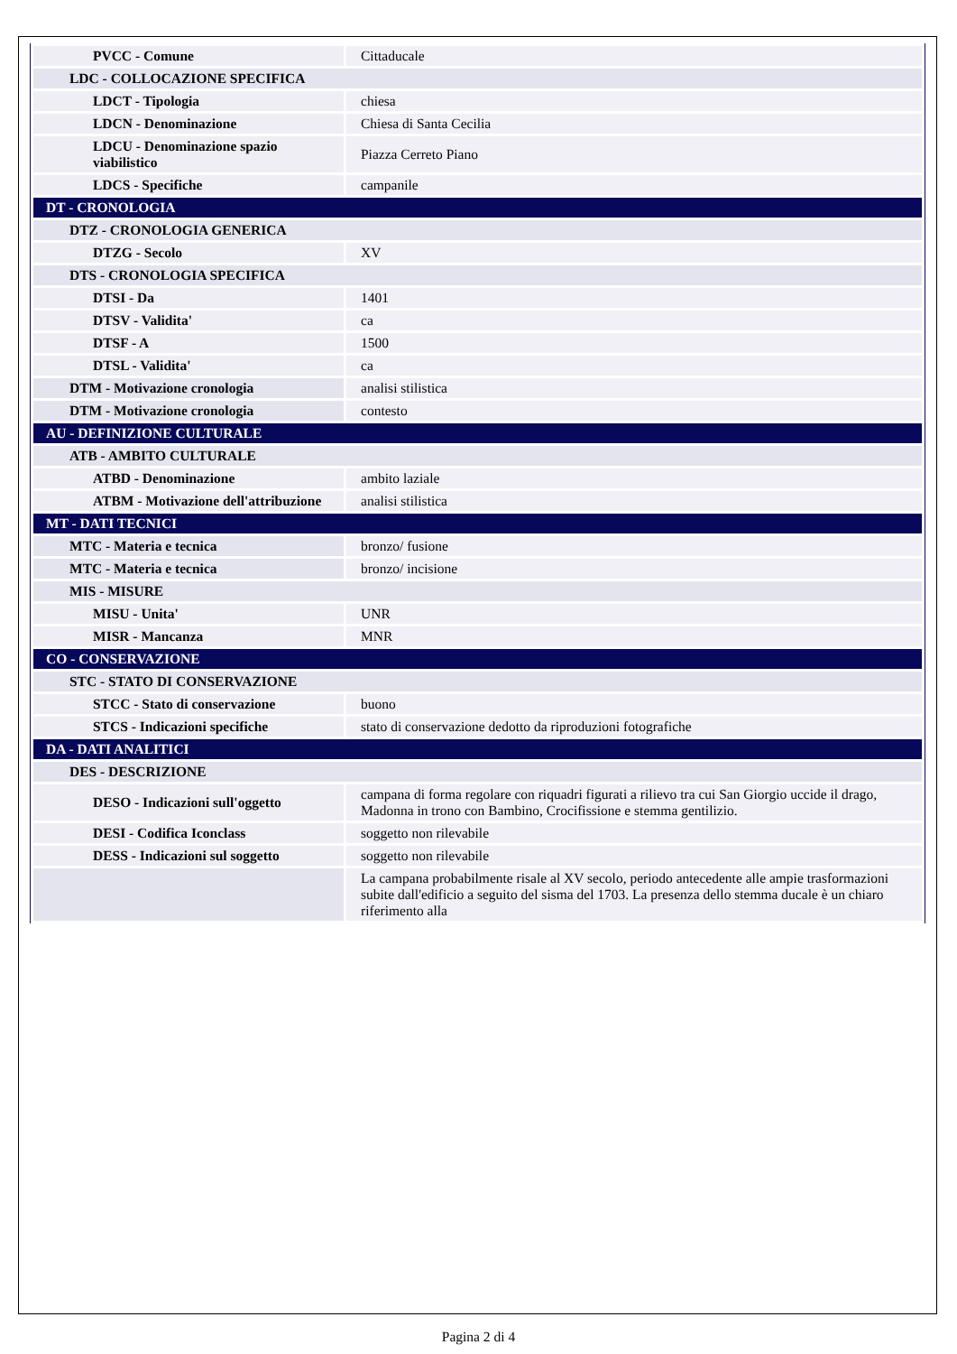| PVCC - Comune | Cittaducale |
| LDC - COLLOCAZIONE SPECIFICA | |
| LDCT - Tipologia | chiesa |
| LDCN - Denominazione | Chiesa di Santa Cecilia |
| LDCU - Denominazione spazio viabilistico | Piazza Cerreto Piano |
| LDCS - Specifiche | campanile |
| DT - CRONOLOGIA | |
| DTZ - CRONOLOGIA GENERICA | |
| DTZG - Secolo | XV |
| DTS - CRONOLOGIA SPECIFICA | |
| DTSI - Da | 1401 |
| DTSV - Validita' | ca |
| DTSF - A | 1500 |
| DTSL - Validita' | ca |
| DTM - Motivazione cronologia | analisi stilistica |
| DTM - Motivazione cronologia | contesto |
| AU - DEFINIZIONE CULTURALE | |
| ATB - AMBITO CULTURALE | |
| ATBD - Denominazione | ambito laziale |
| ATBM - Motivazione dell'attribuzione | analisi stilistica |
| MT - DATI TECNICI | |
| MTC - Materia e tecnica | bronzo/ fusione |
| MTC - Materia e tecnica | bronzo/ incisione |
| MIS - MISURE | |
| MISU - Unita' | UNR |
| MISR - Mancanza | MNR |
| CO - CONSERVAZIONE | |
| STC - STATO DI CONSERVAZIONE | |
| STCC - Stato di conservazione | buono |
| STCS - Indicazioni specifiche | stato di conservazione dedotto da riproduzioni fotografiche |
| DA - DATI ANALITICI | |
| DES - DESCRIZIONE | |
| DESO - Indicazioni sull'oggetto | campana di forma regolare con riquadri figurati a rilievo tra cui San Giorgio uccide il drago, Madonna in trono con Bambino, Crocifissione e stemma gentilizio. |
| DESI - Codifica Iconclass | soggetto non rilevabile |
| DESS - Indicazioni sul soggetto | soggetto non rilevabile |
| | La campana probabilmente risale al XV secolo, periodo antecedente alle ampie trasformazioni subite dall'edificio a seguito del sisma del 1703. La presenza dello stemma ducale è un chiaro riferimento alla |
Pagina 2 di 4